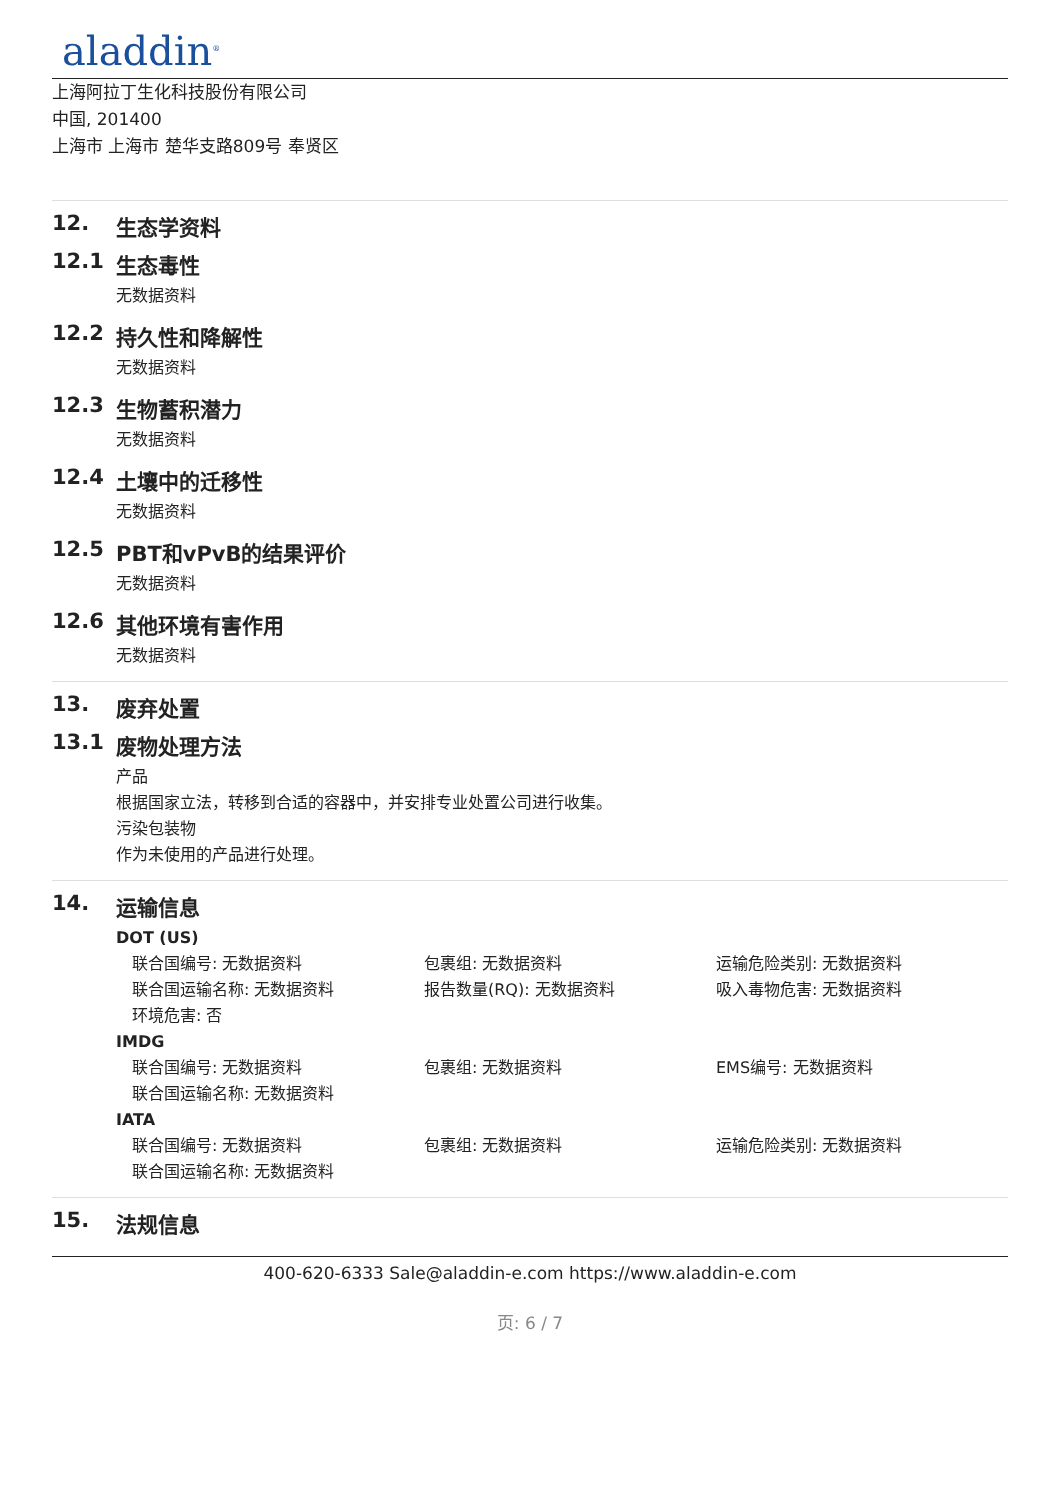aladdin<sup>®</sup>
上海阿拉丁生化科技股份有限公司
中国, 201400
上海市 上海市 楚华支路809号 奉贤区
12. 生态学资料
12.1 生态毒性
无数据资料
12.2 持久性和降解性
无数据资料
12.3 生物蓄积潜力
无数据资料
12.4 土壤中的迁移性
无数据资料
12.5 PBT和vPvB的结果评价
无数据资料
12.6 其他环境有害作用
无数据资料
13. 废弃处置
13.1 废物处理方法
产品
根据国家立法，转移到合适的容器中，并安排专业处置公司进行收集。
污染包装物
作为未使用的产品进行处理。
14. 运输信息
DOT (US)
联合国编号: 无数据资料 包裹组: 无数据资料 运输危险类别: 无数据资料
联合国运输名称: 无数据资料 报告数量(RQ): 无数据资料 吸入毒物危害: 无数据资料
环境危害: 否
IMDG
联合国编号: 无数据资料 包裹组: 无数据资料 EMS编号: 无数据资料
联合国运输名称: 无数据资料
IATA
联合国编号: 无数据资料 包裹组: 无数据资料 运输危险类别: 无数据资料
联合国运输名称: 无数据资料
15. 法规信息
400-620-6333 Sale@aladdin-e.com https://www.aladdin-e.com
页: 6 / 7